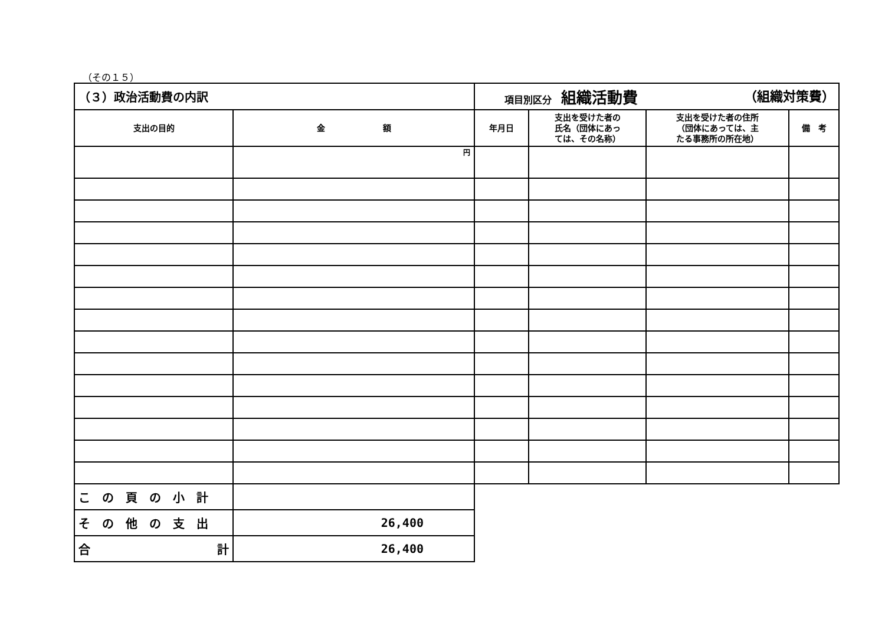（その１５）
| （３）政治活動費の内訳 | | 項目別区分 組織活動費 （組織対策費） | | | |
| 支出の目的 | 金 額 | 年月日 | 支出を受けた者の 氏名（団体にあっ ては、その名称） | 支出を受けた者の住所 （団体にあっては、主 たる事務所の所在地） | 備 考 |
| | 円 | | | | |
| この頁の小計 | | | | | |
| その他の支出 | 26,400 | | | | |
| 合 計 | 26,400 | | | | |